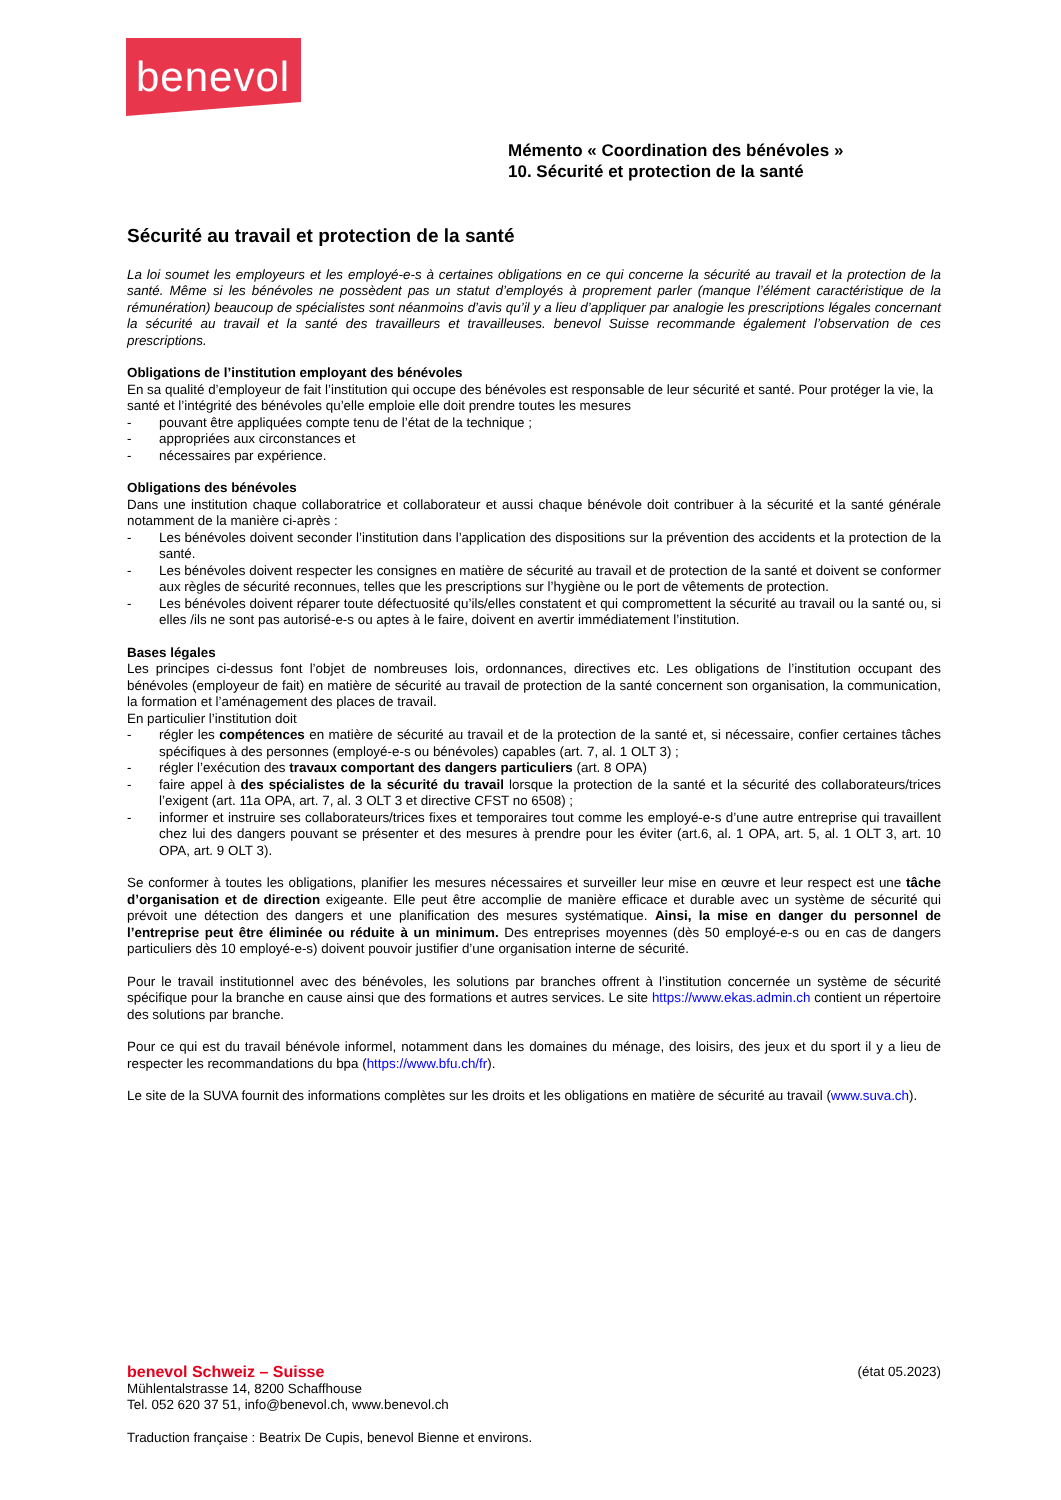benevol
Mémento « Coordination des bénévoles »
10. Sécurité et protection de la santé
Sécurité au travail et protection de la santé
La loi soumet les employeurs et les employé-e-s à certaines obligations en ce qui concerne la sécurité au travail et la protection de la santé. Même si les bénévoles ne possèdent pas un statut d’employés à proprement parler (manque l’élément caractéristique de la rémunération) beaucoup de spécialistes sont néanmoins d’avis qu’il y a lieu d’appliquer par analogie les prescriptions légales concernant la sécurité au travail et la santé des travailleurs et travailleuses. benevol Suisse recommande également l’observation de ces prescriptions.
Obligations de l’institution employant des bénévoles
En sa qualité d’employeur de fait l’institution qui occupe des bénévoles est responsable de leur sécurité et santé. Pour protéger la vie, la santé et l’intégrité des bénévoles qu’elle emploie elle doit prendre toutes les mesures
- pouvant être appliquées compte tenu de l’état de la technique ;
- appropriées aux circonstances et
- nécessaires par expérience.
Obligations des bénévoles
Dans une institution chaque collaboratrice et collaborateur et aussi chaque bénévole doit contribuer à la sécurité et la santé générale notamment de la manière ci-après :
- Les bénévoles doivent seconder l’institution dans l’application des dispositions sur la prévention des accidents et la protection de la santé.
- Les bénévoles doivent respecter les consignes en matière de sécurité au travail et de protection de la santé et doivent se conformer aux règles de sécurité reconnues, telles que les prescriptions sur l’hygiène ou le port de vêtements de protection.
- Les bénévoles doivent réparer toute défectuosité qu’ils/elles constatent et qui compromettent la sécurité au travail ou la santé ou, si elles /ils ne sont pas autorisé-e-s ou aptes à le faire, doivent en avertir immédiatement l’institution.
Bases légales
Les principes ci-dessus font l’objet de nombreuses lois, ordonnances, directives etc. Les obligations de l’institution occupant des bénévoles (employeur de fait) en matière de sécurité au travail de protection de la santé concernent son organisation, la communication, la formation et l’aménagement des places de travail.
En particulier l’institution doit
- régler les compétences en matière de sécurité au travail et de la protection de la santé et, si nécessaire, confier certaines tâches spécifiques à des personnes (employé-e-s ou bénévoles) capables (art. 7, al. 1 OLT 3) ;
- régler l’exécution des travaux comportant des dangers particuliers (art. 8 OPA)
- faire appel à des spécialistes de la sécurité du travail lorsque la protection de la santé et la sécurité des collaborateurs/trices l’exigent (art. 11a OPA, art. 7, al. 3 OLT 3 et directive CFST no 6508) ;
- informer et instruire ses collaborateurs/trices fixes et temporaires tout comme les employé-e-s d’une autre entreprise qui travaillent chez lui des dangers pouvant se présenter et des mesures à prendre pour les éviter (art.6, al. 1 OPA, art. 5, al. 1 OLT 3, art. 10 OPA, art. 9 OLT 3).
Se conformer à toutes les obligations, planifier les mesures nécessaires et surveiller leur mise en œuvre et leur respect est une tâche d’organisation et de direction exigeante. Elle peut être accomplie de manière efficace et durable avec un système de sécurité qui prévoit une détection des dangers et une planification des mesures systématique. Ainsi, la mise en danger du personnel de l’entreprise peut être éliminée ou réduite à un minimum. Des entreprises moyennes (dès 50 employé-e-s ou en cas de dangers particuliers dès 10 employé-e-s) doivent pouvoir justifier d’une organisation interne de sécurité.
Pour le travail institutionnel avec des bénévoles, les solutions par branches offrent à l’institution concernée un système de sécurité spécifique pour la branche en cause ainsi que des formations et autres services. Le site https://www.ekas.admin.ch contient un répertoire des solutions par branche.
Pour ce qui est du travail bénévole informel, notamment dans les domaines du ménage, des loisirs, des jeux et du sport il y a lieu de respecter les recommandations du bpa (https://www.bfu.ch/fr).
Le site de la SUVA fournit des informations complètes sur les droits et les obligations en matière de sécurité au travail (www.suva.ch).
benevol Schweiz – Suisse (état 05.2023)
Mühlentalstrasse 14, 8200 Schaffhouse
Tel. 052 620 37 51, info@benevol.ch, www.benevol.ch
Traduction française : Beatrix De Cupis, benevol Bienne et environs.